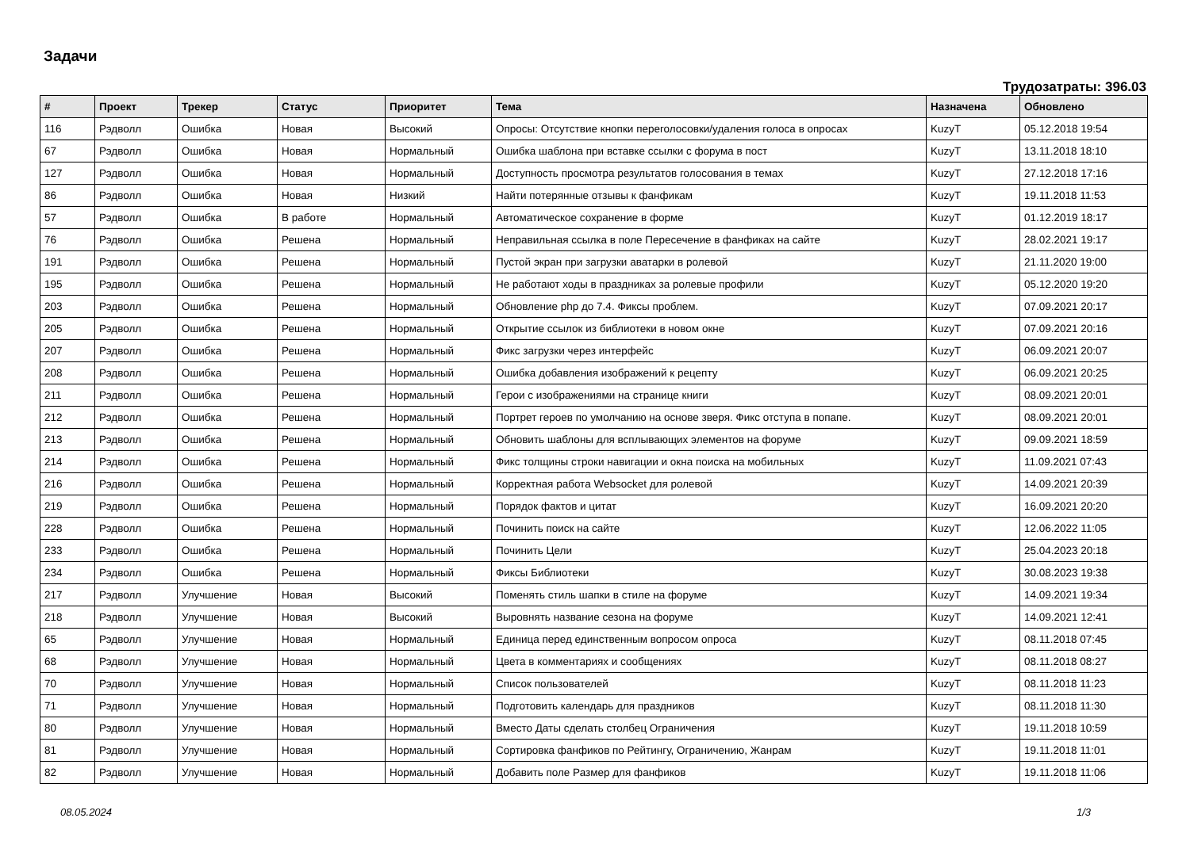Задачи
Трудозатраты: 396.03
| # | Проект | Трекер | Статус | Приоритет | Тема | Назначена | Обновлено |
| --- | --- | --- | --- | --- | --- | --- | --- |
| 116 | Рэдволл | Ошибка | Новая | Высокий | Опросы: Отсутствие кнопки переголосовки/удаления голоса в опросах | KuzyT | 05.12.2018 19:54 |
| 67 | Рэдволл | Ошибка | Новая | Нормальный | Ошибка шаблона при вставке ссылки с форума в пост | KuzyT | 13.11.2018 18:10 |
| 127 | Рэдволл | Ошибка | Новая | Нормальный | Доступность просмотра результатов голосования в темах | KuzyT | 27.12.2018 17:16 |
| 86 | Рэдволл | Ошибка | Новая | Низкий | Найти потерянные отзывы к фанфикам | KuzyT | 19.11.2018 11:53 |
| 57 | Рэдволл | Ошибка | В работе | Нормальный | Автоматическое сохранение в форме | KuzyT | 01.12.2019 18:17 |
| 76 | Рэдволл | Ошибка | Решена | Нормальный | Неправильная ссылка в поле Пересечение в фанфиках на сайте | KuzyT | 28.02.2021 19:17 |
| 191 | Рэдволл | Ошибка | Решена | Нормальный | Пустой экран при загрузки аватарки в ролевой | KuzyT | 21.11.2020 19:00 |
| 195 | Рэдволл | Ошибка | Решена | Нормальный | Не работают ходы в праздниках за ролевые профили | KuzyT | 05.12.2020 19:20 |
| 203 | Рэдволл | Ошибка | Решена | Нормальный | Обновление php до 7.4. Фиксы проблем. | KuzyT | 07.09.2021 20:17 |
| 205 | Рэдволл | Ошибка | Решена | Нормальный | Открытие ссылок из библиотеки в новом окне | KuzyT | 07.09.2021 20:16 |
| 207 | Рэдволл | Ошибка | Решена | Нормальный | Фикс загрузки через интерфейс | KuzyT | 06.09.2021 20:07 |
| 208 | Рэдволл | Ошибка | Решена | Нормальный | Ошибка добавления изображений к рецепту | KuzyT | 06.09.2021 20:25 |
| 211 | Рэдволл | Ошибка | Решена | Нормальный | Герои с изображениями на странице книги | KuzyT | 08.09.2021 20:01 |
| 212 | Рэдволл | Ошибка | Решена | Нормальный | Портрет героев по умолчанию на основе зверя. Фикс отступа в попапе. | KuzyT | 08.09.2021 20:01 |
| 213 | Рэдволл | Ошибка | Решена | Нормальный | Обновить шаблоны для всплывающих элементов на форуме | KuzyT | 09.09.2021 18:59 |
| 214 | Рэдволл | Ошибка | Решена | Нормальный | Фикс толщины строки навигации и окна поиска на мобильных | KuzyT | 11.09.2021 07:43 |
| 216 | Рэдволл | Ошибка | Решена | Нормальный | Корректная работа Websocket для ролевой | KuzyT | 14.09.2021 20:39 |
| 219 | Рэдволл | Ошибка | Решена | Нормальный | Порядок фактов и цитат | KuzyT | 16.09.2021 20:20 |
| 228 | Рэдволл | Ошибка | Решена | Нормальный | Починить поиск на сайте | KuzyT | 12.06.2022 11:05 |
| 233 | Рэдволл | Ошибка | Решена | Нормальный | Починить Цели | KuzyT | 25.04.2023 20:18 |
| 234 | Рэдволл | Ошибка | Решена | Нормальный | Фиксы Библиотеки | KuzyT | 30.08.2023 19:38 |
| 217 | Рэдволл | Улучшение | Новая | Высокий | Поменять стиль шапки в стиле на форуме | KuzyT | 14.09.2021 19:34 |
| 218 | Рэдволл | Улучшение | Новая | Высокий | Выровнять название сезона на форуме | KuzyT | 14.09.2021 12:41 |
| 65 | Рэдволл | Улучшение | Новая | Нормальный | Единица перед единственным вопросом опроса | KuzyT | 08.11.2018 07:45 |
| 68 | Рэдволл | Улучшение | Новая | Нормальный | Цвета в комментариях и сообщениях | KuzyT | 08.11.2018 08:27 |
| 70 | Рэдволл | Улучшение | Новая | Нормальный | Список пользователей | KuzyT | 08.11.2018 11:23 |
| 71 | Рэдволл | Улучшение | Новая | Нормальный | Подготовить календарь для праздников | KuzyT | 08.11.2018 11:30 |
| 80 | Рэдволл | Улучшение | Новая | Нормальный | Вместо Даты сделать столбец Ограничения | KuzyT | 19.11.2018 10:59 |
| 81 | Рэдволл | Улучшение | Новая | Нормальный | Сортировка фанфиков по Рейтингу, Ограничению, Жанрам | KuzyT | 19.11.2018 11:01 |
| 82 | Рэдволл | Улучшение | Новая | Нормальный | Добавить поле Размер для фанфиков | KuzyT | 19.11.2018 11:06 |
08.05.2024 1/3